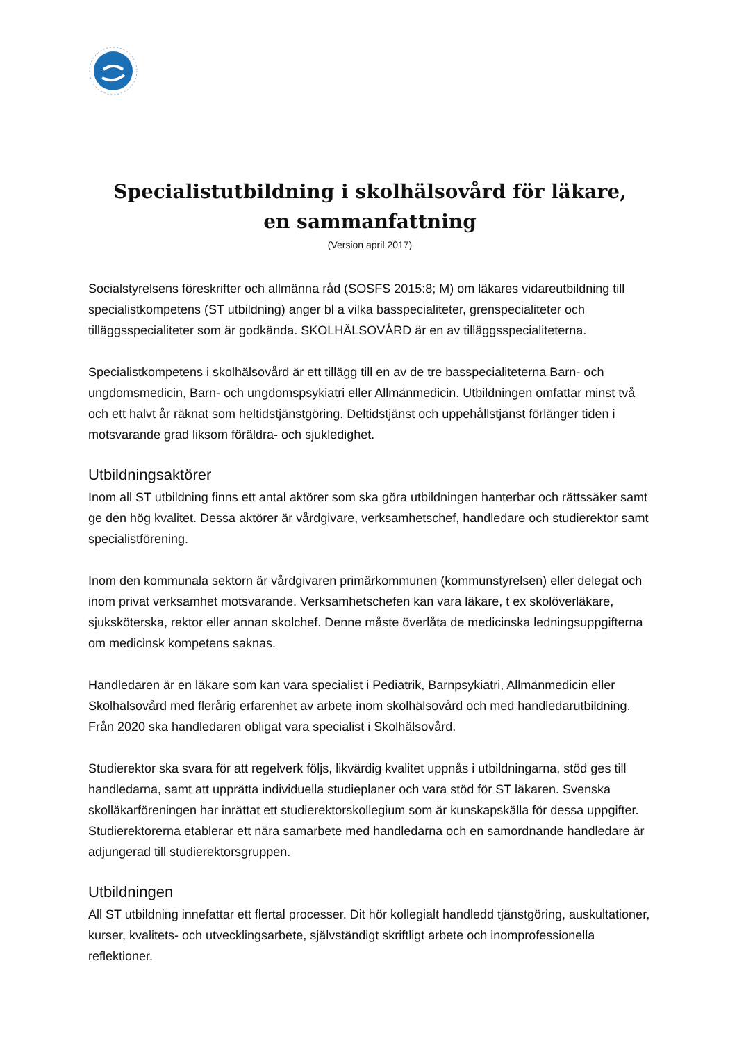Specialistutbildning i skolhälsovård för läkare,
en sammanfattning
(Version april 2017)
Socialstyrelsens föreskrifter och allmänna råd (SOSFS 2015:8; M) om läkares vidareutbildning till specialistkompetens (ST utbildning) anger bl a vilka basspecialiteter, grenspecialiteter och tilläggsspecialiteter som är godkända. SKOLHÄLSOVÅRD är en av tilläggsspecialiteterna.
Specialistkompetens i skolhälsovård är ett tillägg till en av de tre basspecialiteterna Barn- och ungdomsmedicin, Barn- och ungdomspsykiatri eller Allmänmedicin. Utbildningen omfattar minst två och ett halvt år räknat som heltidstjänstgöring. Deltidstjänst och uppehållstjänst förlänger tiden i motsvarande grad liksom föräldra- och sjukledighet.
Utbildningsaktörer
Inom all ST utbildning finns ett antal aktörer som ska göra utbildningen hanterbar och rättssäker samt ge den hög kvalitet. Dessa aktörer är vårdgivare, verksamhetschef, handledare och studierektor samt specialistförening.
Inom den kommunala sektorn är vårdgivaren primärkommunen (kommunstyrelsen) eller delegat och inom privat verksamhet motsvarande. Verksamhetschefen kan vara läkare, t ex skolöverläkare, sjuksköterska, rektor eller annan skolchef. Denne måste överlåta de medicinska ledningsuppgifterna om medicinsk kompetens saknas.
Handledaren är en läkare som kan vara specialist i Pediatrik, Barnpsykiatri, Allmänmedicin eller Skolhälsovård med flerårig erfarenhet av arbete inom skolhälsovård och med handledarutbildning. Från 2020 ska handledaren obligat vara specialist i Skolhälsovård.
Studierektor ska svara för att regelverk följs, likvärdig kvalitet uppnås i utbildningarna, stöd ges till handledarna, samt att upprätta individuella studieplaner och vara stöd för ST läkaren. Svenska skolläkarföreningen har inrättat ett studierektorskollegium som är kunskapskälla för dessa uppgifter. Studierektorerna etablerar ett nära samarbete med handledarna och en samordnande handledare är adjungerad till studierektorsgruppen.
Utbildningen
All ST utbildning innefattar ett flertal processer. Dit hör kollegialt handledd tjänstgöring, auskultationer, kurser, kvalitets- och utvecklingsarbete, självständigt skriftligt arbete och inomprofessionella reflektioner.